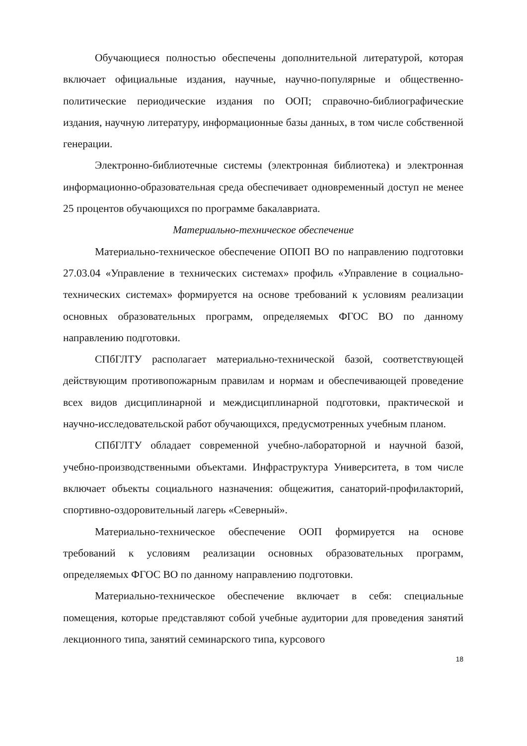Обучающиеся полностью обеспечены дополнительной литературой, которая включает официальные издания, научные, научно-популярные и общественно-политические периодические издания по ООП; справочно-библиографические издания, научную литературу, информационные базы данных, в том числе собственной генерации.
Электронно-библиотечные системы (электронная библиотека) и электронная информационно-образовательная среда обеспечивает одновременный доступ не менее 25 процентов обучающихся по программе бакалавриата.
Материально-техническое обеспечение
Материально-техническое обеспечение ОПОП ВО по направлению подготовки 27.03.04 «Управление в технических системах» профиль «Управление в социально-технических системах» формируется на основе требований к условиям реализации основных образовательных программ, определяемых ФГОС ВО по данному направлению подготовки.
СПбГЛТУ располагает материально-технической базой, соответствующей действующим противопожарным правилам и нормам и обеспечивающей проведение всех видов дисциплинарной и междисциплинарной подготовки, практической и научно-исследовательской работ обучающихся, предусмотренных учебным планом.
СПбГЛТУ обладает современной учебно-лабораторной и научной базой, учебно-производственными объектами. Инфраструктура Университета, в том числе включает объекты социального назначения: общежития, санаторий-профилакторий, спортивно-оздоровительный лагерь «Северный».
Материально-техническое обеспечение ООП формируется на основе требований к условиям реализации основных образовательных программ, определяемых ФГОС ВО по данному направлению подготовки.
Материально-техническое обеспечение включает в себя: специальные помещения, которые представляют собой учебные аудитории для проведения занятий лекционного типа, занятий семинарского типа, курсового
18